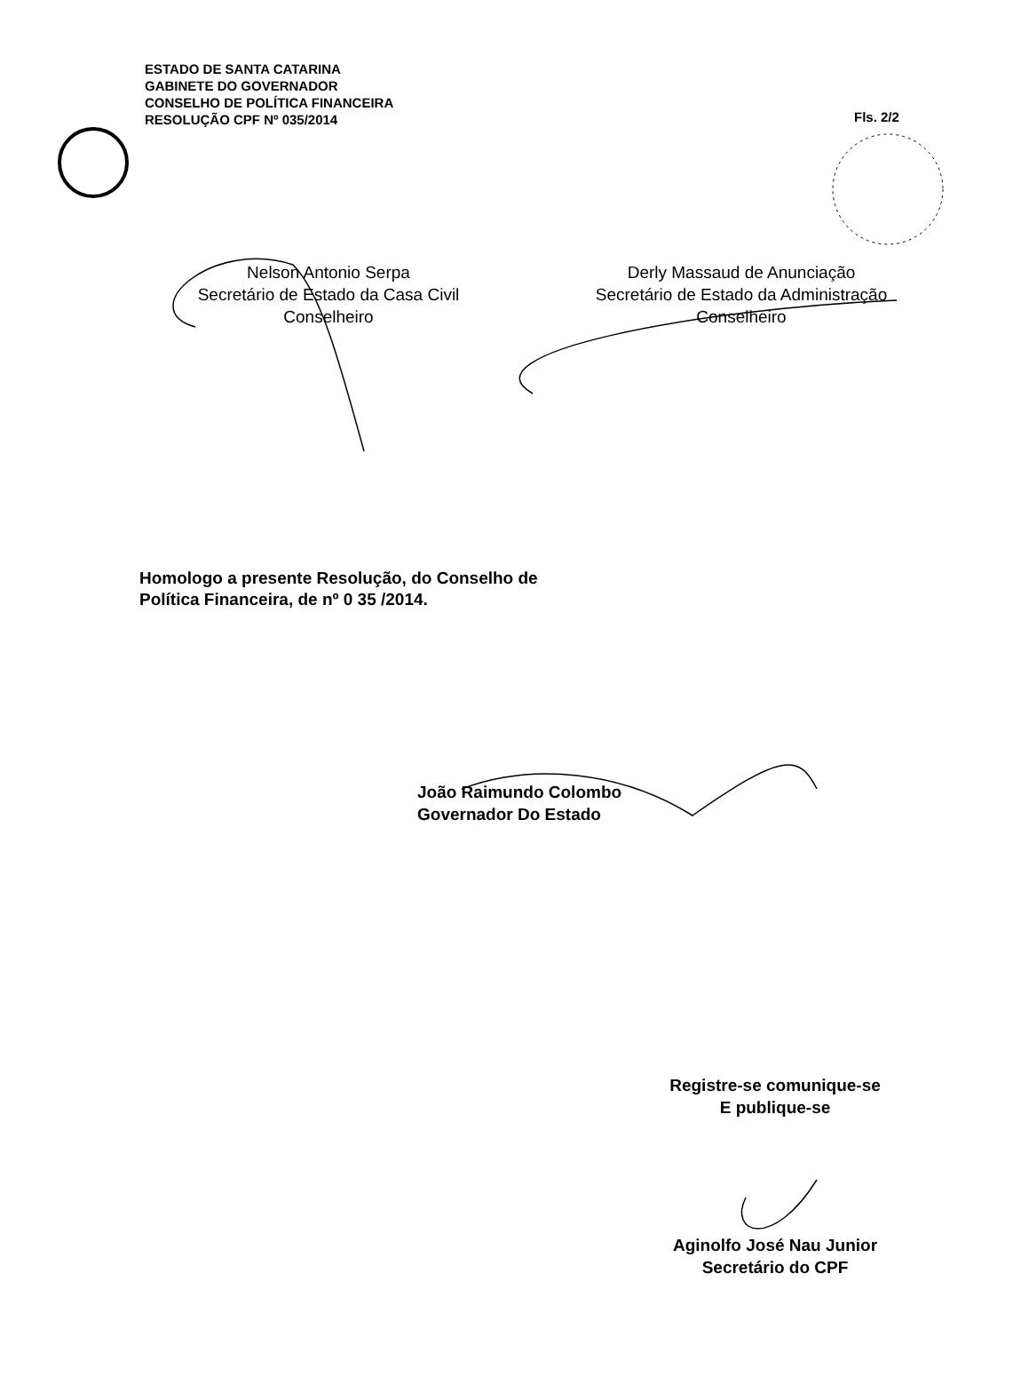Fls. 2/2
ESTADO DE SANTA CATARINA
GABINETE DO GOVERNADOR
CONSELHO DE POLÍTICA FINANCEIRA
RESOLUÇÃO CPF Nº 035/2014
Nelson Antonio Serpa
Secretário de Estado da Casa Civil
Conselheiro
Derly Massaud de Anunciação
Secretário de Estado da Administração
Conselheiro
Homologo a presente Resolução, do Conselho de
Política Financeira, de nº 0 35 /2014.
João Raimundo Colombo
Governador Do Estado
Registre-se comunique-se
E publique-se
Aginolfo José Nau Junior
Secretário do CPF